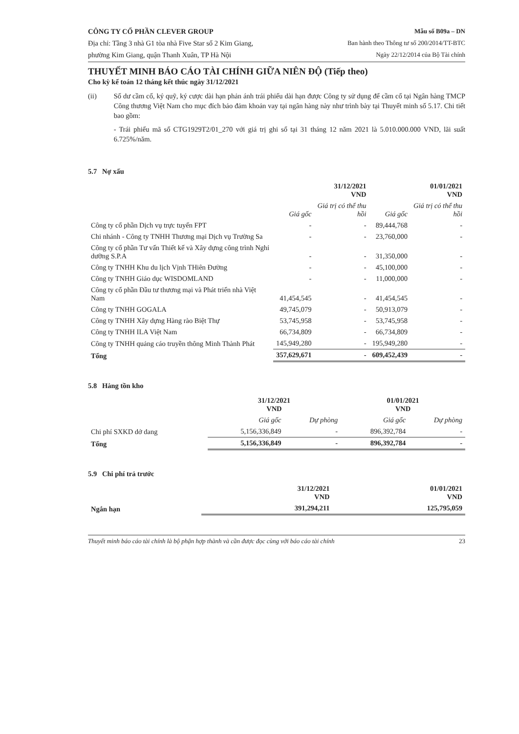CÔNG TY CỔ PHẦN CLEVER GROUP
Địa chỉ: Tầng 3 nhà G1 tòa nhà Five Star số 2 Kim Giang,
phường Kim Giang, quận Thanh Xuân, TP Hà Nội
Mẫu số B09a – DN
Ban hành theo Thông tư số 200/2014/TT-BTC
Ngày 22/12/2014 của Bộ Tài chính
THUYẾT MINH BÁO CÁO TÀI CHÍNH GIỮA NIÊN ĐỘ (Tiếp theo)
Cho kỳ kế toán 12 tháng kết thúc ngày 31/12/2021
(ii) Số dư cầm cố, ký quỹ, ký cược dài hạn phản ánh trái phiếu dài hạn được Công ty sử dụng để cầm cố tại Ngân hàng TMCP Công thương Việt Nam cho mục đích bảo đảm khoản vay tại ngân hàng này như trình bày tại Thuyết minh số 5.17. Chi tiết bao gồm:
- Trái phiếu mã số CTG1929T2/01_270 với giá trị ghi sổ tại 31 tháng 12 năm 2021 là 5.010.000.000 VND, lãi suất 6.725%/năm.
5.7 Nợ xấu
| | 31/12/2021 VND | | 01/01/2021 VND | |
| --- | --- | --- | --- | --- |
| | Giá gốc | Giá trị có thể thu hồi | Giá gốc | Giá trị có thể thu hồi |
| Công ty cổ phần Dịch vụ trực tuyến FPT | - | - | 89,444,768 | - |
| Chi nhánh - Công ty TNHH Thương mại Dịch vụ Trường Sa | - | - | 23,760,000 | - |
| Công ty cổ phần Tư vấn Thiết kế và Xây dựng công trình Nghỉ dưỡng S.P.A | - | - | 31,350,000 | - |
| Công ty TNHH Khu du lịch Vịnh THiên Đường | - | - | 45,100,000 | - |
| Công ty TNHH Giáo dục WISDOMLAND | - | - | 11,000,000 | - |
| Công ty cổ phần Đầu tư thương mại và Phát triển nhà Việt Nam | 41,454,545 | - | 41,454,545 | - |
| Công ty TNHH GOGALA | 49,745,079 | - | 50,913,079 | - |
| Công ty TNHH Xây dựng Hàng rào Biệt Thự | 53,745,958 | - | 53,745,958 | - |
| Công ty TNHH ILA Việt Nam | 66,734,809 | - | 66,734,809 | - |
| Công ty TNHH quảng cáo truyền thông Minh Thành Phát | 145,949,280 | - | 195,949,280 | - |
| Tổng | 357,629,671 | - | 609,452,439 | - |
5.8 Hàng tồn kho
| | 31/12/2021 VND | | 01/01/2021 VND | |
| --- | --- | --- | --- | --- |
| | Giá gốc | Dự phòng | Giá gốc | Dự phòng |
| Chi phí SXKD dở dang | 5,156,336,849 | - | 896,392,784 | - |
| Tổng | 5,156,336,849 | - | 896,392,784 | - |
5.9 Chi phí trả trước
| | 31/12/2021 VND | 01/01/2021 VND |
| --- | --- | --- |
| Ngắn hạn | 391,294,211 | 125,795,059 |
Thuyết minh báo cáo tài chính là bộ phận hợp thành và cần được đọc cùng với báo cáo tài chính 23